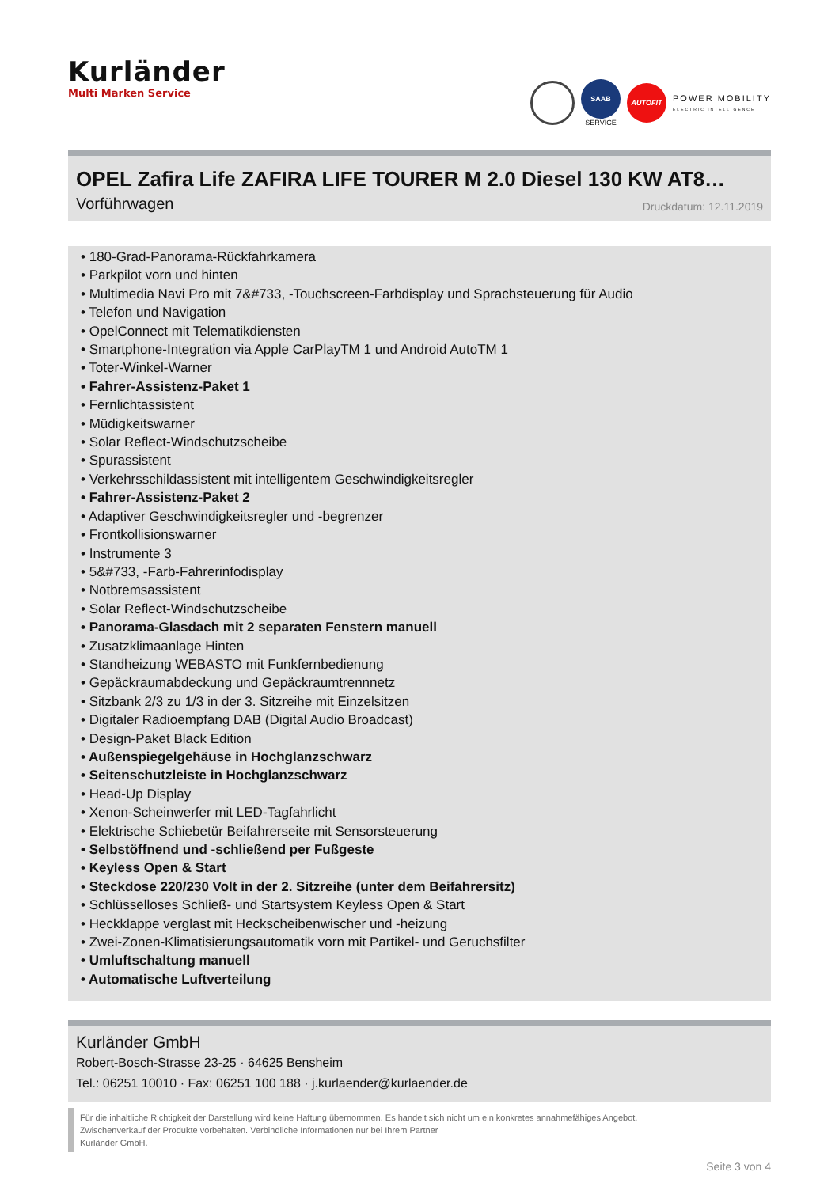Kurländer
Multi Marken Service
SAAB
SERVICE AUTOFIT POWER MOBILITY
ELECTRIC INTELLIGENCE
OPEL Zafira Life ZAFIRA LIFE TOURER M 2.0 Diesel 130 KW AT8…
Vorführwagen Druckdatum: 12.11.2019
• 180-Grad-Panorama-Rückfahrkamera
• Parkpilot vorn und hinten
• Multimedia Navi Pro mit 7&#733, -Touchscreen-Farbdisplay und Sprachsteuerung für Audio
• Telefon und Navigation
• OpelConnect mit Telematikdiensten
• Smartphone-Integration via Apple CarPlayTM 1 und Android AutoTM 1
• Toter-Winkel-Warner
• Fahrer-Assistenz-Paket 1
• Fernlichtassistent
• Müdigkeitswarner
• Solar Reflect-Windschutzscheibe
• Spurassistent
• Verkehrsschildassistent mit intelligentem Geschwindigkeitsregler
• Fahrer-Assistenz-Paket 2
• Adaptiver Geschwindigkeitsregler und -begrenzer
• Frontkollisionswarner
• Instrumente 3
• 5&#733, -Farb-Fahrerinfodisplay
• Notbremsassistent
• Solar Reflect-Windschutzscheibe
• Panorama-Glasdach mit 2 separaten Fenstern manuell
• Zusatzklimaanlage Hinten
• Standheizung WEBASTO mit Funkfernbedienung
• Gepäckraumabdeckung und Gepäckraumtrennnetz
• Sitzbank 2/3 zu 1/3 in der 3. Sitzreihe mit Einzelsitzen
• Digitaler Radioempfang DAB (Digital Audio Broadcast)
• Design-Paket Black Edition
• Außenspiegelgehäuse in Hochglanzschwarz
• Seitenschutzleiste in Hochglanzschwarz
• Head-Up Display
• Xenon-Scheinwerfer mit LED-Tagfahrlicht
• Elektrische Schiebetür Beifahrerseite mit Sensorsteuerung
• Selbstöffnend und -schließend per Fußgeste
• Keyless Open & Start
• Steckdose 220/230 Volt in der 2. Sitzreihe (unter dem Beifahrersitz)
• Schlüsselloses Schließ- und Startsystem Keyless Open & Start
• Heckklappe verglast mit Heckscheibenwischer und -heizung
• Zwei-Zonen-Klimatisierungsautomatik vorn mit Partikel- und Geruchsfilter
• Umluftschaltung manuell
• Automatische Luftverteilung
Kurländer GmbH
Robert-Bosch-Strasse 23-25 · 64625 Bensheim
Tel.: 06251 10010 · Fax: 06251 100 188 · j.kurlaender@kurlaender.de
Für die inhaltliche Richtigkeit der Darstellung wird keine Haftung übernommen. Es handelt sich nicht um ein konkretes annahmefähiges Angebot.
Zwischenverkauf der Produkte vorbehalten. Verbindliche Informationen nur bei Ihrem Partner
Kurländer GmbH.
Seite 3 von 4